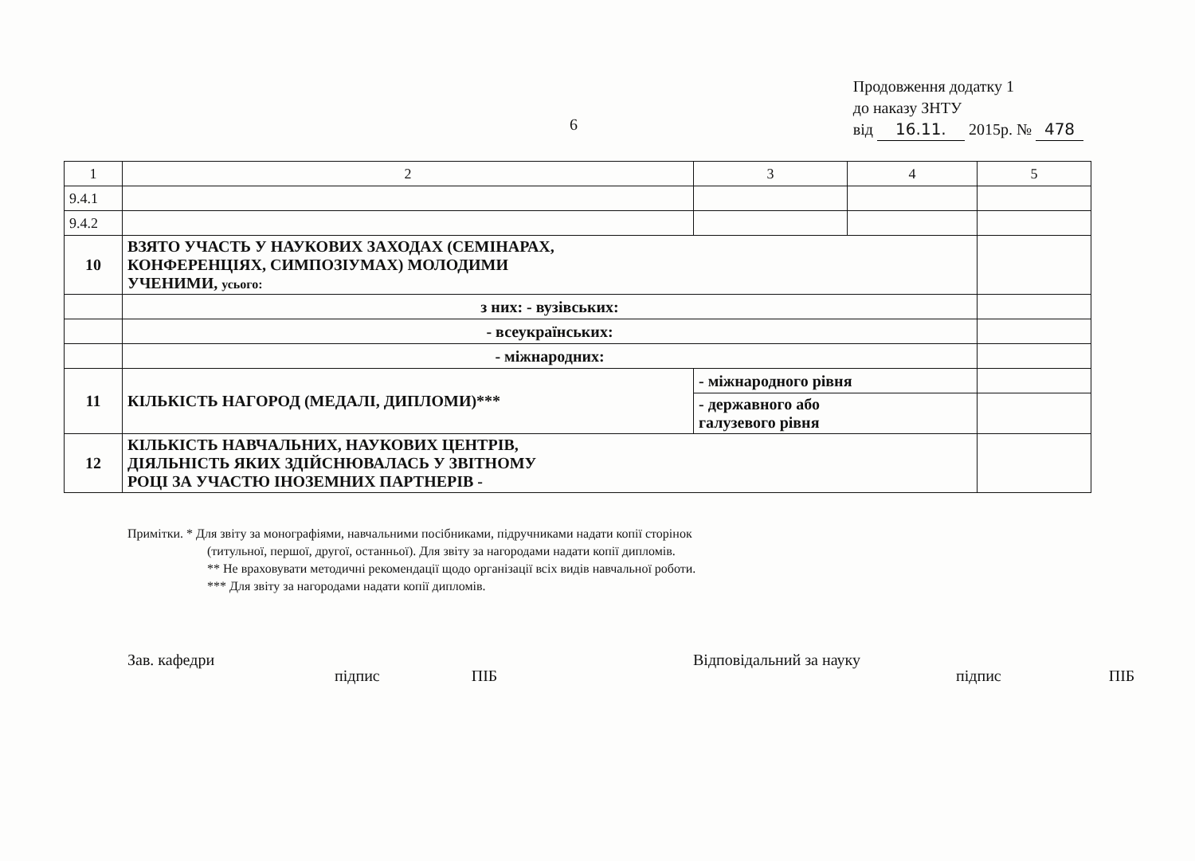6
Продовження додатку 1
до наказу ЗНТУ
від 16.11. 2015р. № 478
| 1 | 2 | 3 | 4 | 5 |
| 9.4.1 | | | | |
| 9.4.2 | | | | |
| 10 | ВЗЯТО УЧАСТЬ У НАУКОВИХ ЗАХОДАХ (СЕМІНАРАХ, КОНФЕРЕНЦІЯХ, СИМПОЗІУМАХ) МОЛОДИМИ УЧЕНИМИ, усього: | | | |
| | з них: - вузівських: | | | |
| | - всеукраїнських: | | | |
| | - міжнародних: | | | |
| 11 | КІЛЬКІСТЬ НАГОРОД (МЕДАЛІ, ДИПЛОМИ)*** | - міжнародного рівня | | |
| | | - державного або галузевого рівня | | |
| 12 | КІЛЬКІСТЬ НАВЧАЛЬНИХ, НАУКОВИХ ЦЕНТРІВ, ДІЯЛЬНІСТЬ ЯКИХ ЗДІЙСНЮВАЛАСЬ У ЗВІТНОМУ РОЦІ ЗА УЧАСТЮ ІНОЗЕМНИХ ПАРТНЕРІВ - | | | |
Примітки. * Для звіту за монографіями, навчальними посібниками, підручниками надати копії сторінок
(титульної, першої, другої, останньої). Для звіту за нагородами надати копії дипломів.
** Не враховувати методичні рекомендації щодо організації всіх видів навчальної роботи.
*** Для звіту за нагородами надати копії дипломів.
Зав. кафедри
підпис ПІБ
Відповідальний за науку
підпис ПІБ